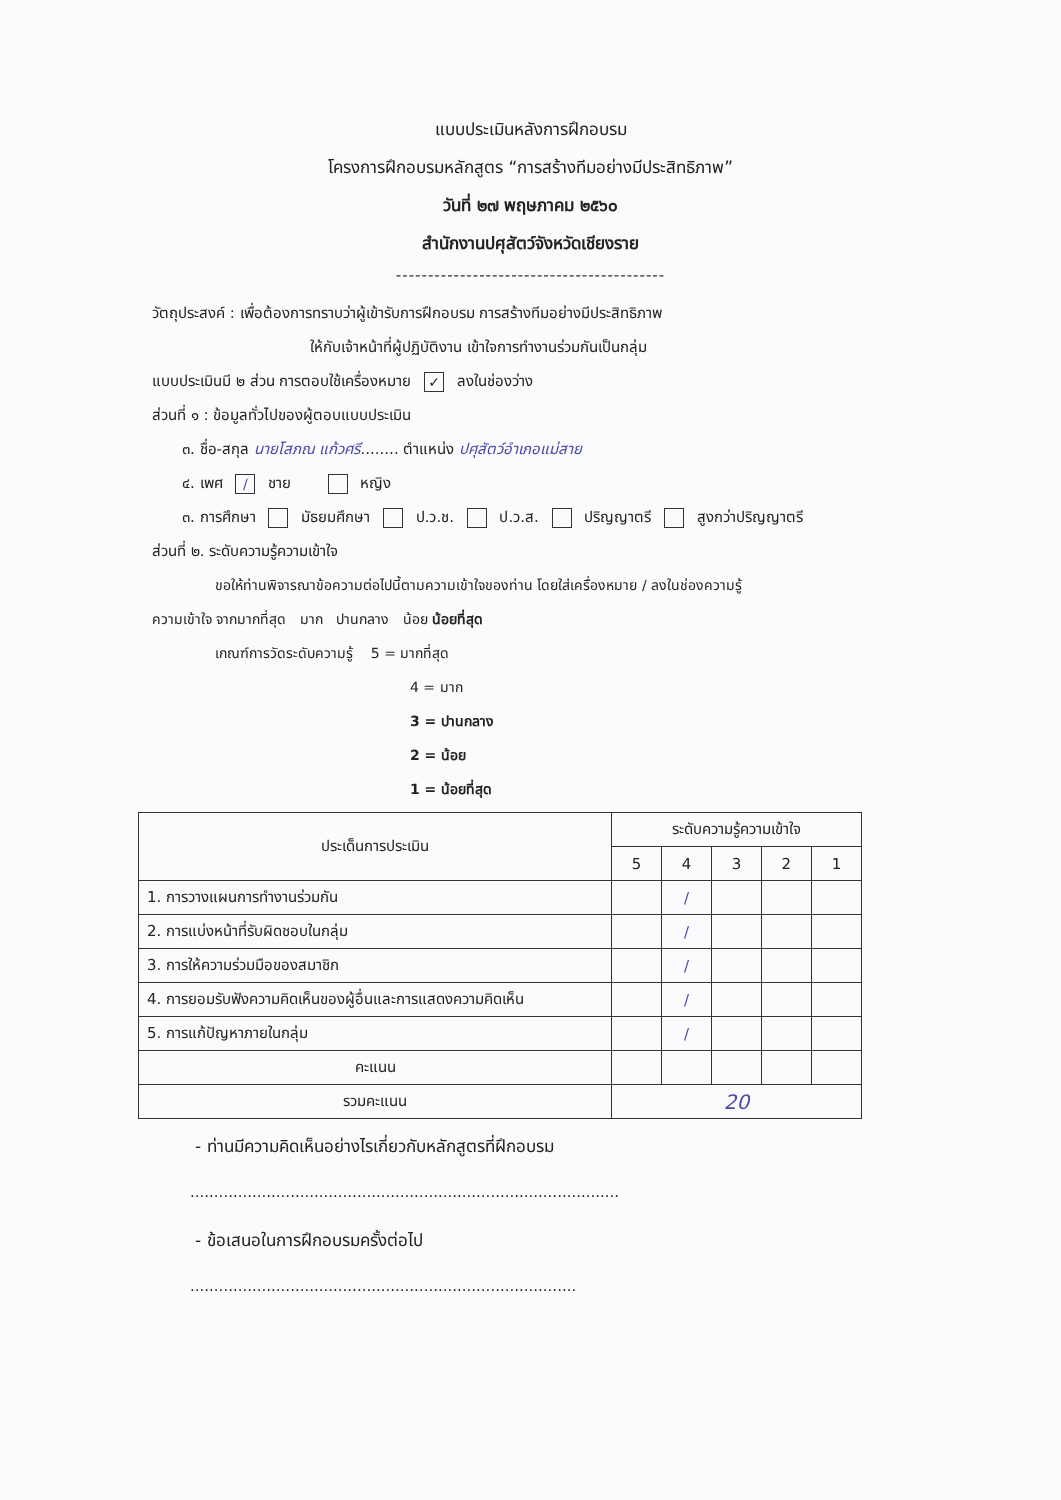แบบประเมินหลังการฝึกอบรม
โครงการฝึกอบรมหลักสูตร “การสร้างทีมอย่างมีประสิทธิภาพ”
วันที่ ๒๗ พฤษภาคม ๒๕๖๐
สำนักงานปศุสัตว์จังหวัดเชียงราย
------------------------------------------
วัตถุประสงค์ : เพื่อต้องการทราบว่าผู้เข้ารับการฝึกอบรม การสร้างทีมอย่างมีประสิทธิภาพ
ให้กับเจ้าหน้าที่ผู้ปฏิบัติงาน เข้าใจการทำงานร่วมกันเป็นกลุ่ม
แบบประเมินมี ๒ ส่วน การตอบใช้เครื่องหมาย ✓ ลงในช่องว่าง
ส่วนที่ ๑ : ข้อมูลทั่วไปของผู้ตอบแบบประเมิน
๓. ชื่อ-สกุล นายโสภณ แก้วศรี........ ตำแหน่ง ปศุสัตว์อำเภอแม่สาย
๔. เพศ / ชาย หญิง
๓. การศึกษา มัธยมศึกษา ป.ว.ช. ป.ว.ส. ปริญญาตรี สูงกว่าปริญญาตรี
ส่วนที่ ๒. ระดับความรู้ความเข้าใจ
ขอให้ท่านพิจารณาข้อความต่อไปนี้ตามความเข้าใจของท่าน โดยใส่เครื่องหมาย / ลงในช่องความรู้
ความเข้าใจ จากมากที่สุด มาก ปานกลาง น้อย น้อยที่สุด
เกณฑ์การวัดระดับความรู้ 5 = มากที่สุด
4 = มาก
3 = ปานกลาง
2 = น้อย
1 = น้อยที่สุด
| ประเด็นการประเมิน | ระดับความรู้ความเข้าใจ | | | | |
| --- | --- | --- | --- | --- | --- |
| | 5 | 4 | 3 | 2 | 1 |
| 1. การวางแผนการทำงานร่วมกัน | | / | | | |
| 2. การแบ่งหน้าที่รับผิดชอบในกลุ่ม | | / | | | |
| 3. การให้ความร่วมมือของสมาชิก | | / | | | |
| 4. การยอมรับฟังความคิดเห็นของผู้อื่นและการแสดงความคิดเห็น | | / | | | |
| 5. การแก้ปัญหาภายในกลุ่ม | | / | | | |
| คะแนน | | | | | |
| รวมคะแนน | 20 | | | | |
- ท่านมีความคิดเห็นอย่างไรเกี่ยวกับหลักสูตรที่ฝึกอบรม
..........................................................................................
- ข้อเสนอในการฝึกอบรมครั้งต่อไป
.................................................................................